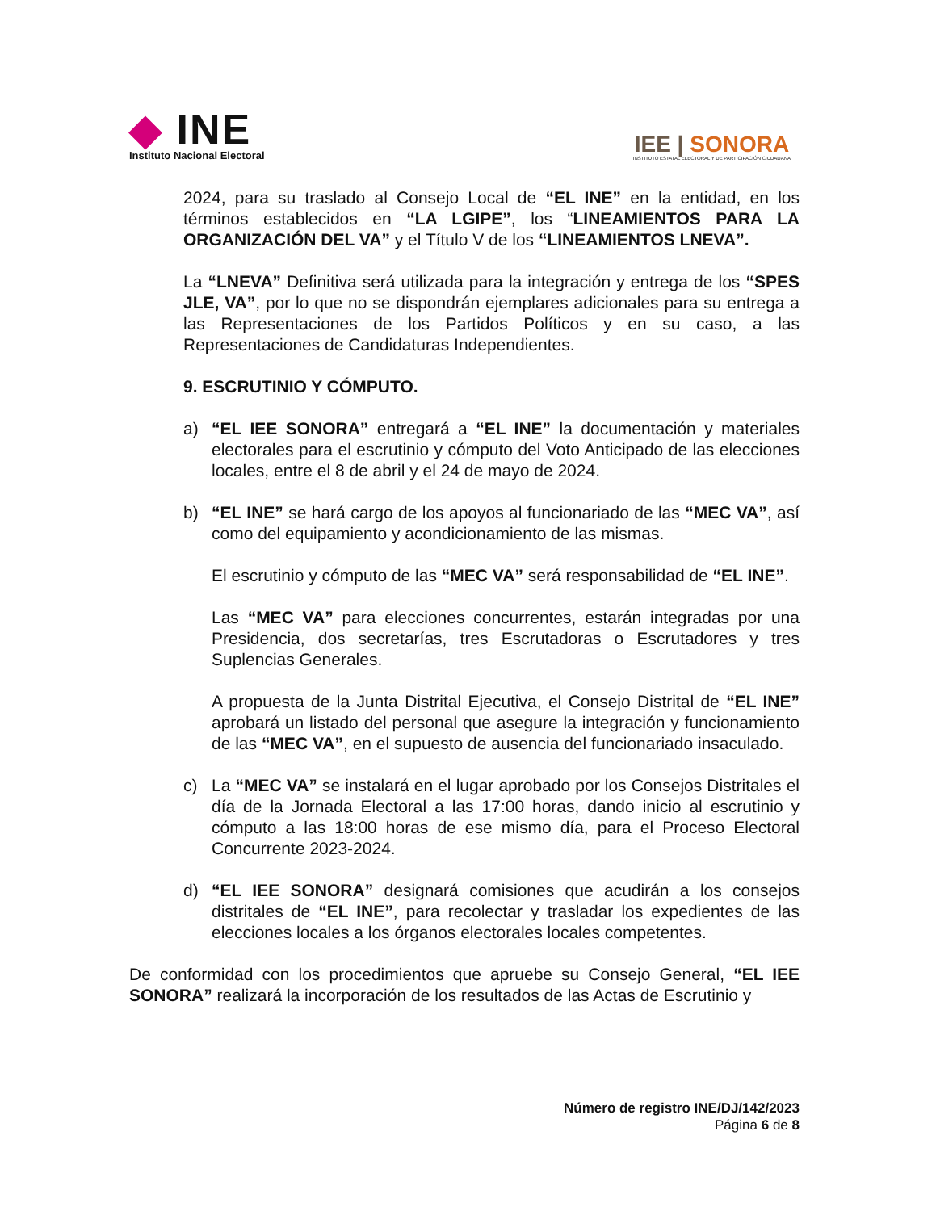◆ INE
Instituto Nacional Electoral
IEE | SONORA
INSTITUTO ESTATAL ELECTORAL Y DE PARTICIPACIÓN CIUDADANA
2024, para su traslado al Consejo Local de “EL INE” en la entidad, en los términos establecidos en “LA LGIPE”, los “LINEAMIENTOS PARA LA ORGANIZACIÓN DEL VA” y el Título V de los “LINEAMIENTOS LNEVA”.
La “LNEVA” Definitiva será utilizada para la integración y entrega de los “SPES JLE, VA”, por lo que no se dispondrán ejemplares adicionales para su entrega a las Representaciones de los Partidos Políticos y en su caso, a las Representaciones de Candidaturas Independientes.
9. ESCRUTINIO Y CÓMPUTO.
a) “EL IEE SONORA” entregará a “EL INE” la documentación y materiales electorales para el escrutinio y cómputo del Voto Anticipado de las elecciones locales, entre el 8 de abril y el 24 de mayo de 2024.
b) “EL INE” se hará cargo de los apoyos al funcionariado de las “MEC VA”, así como del equipamiento y acondicionamiento de las mismas.
El escrutinio y cómputo de las “MEC VA” será responsabilidad de “EL INE”.
Las “MEC VA” para elecciones concurrentes, estarán integradas por una Presidencia, dos secretarías, tres Escrutadoras o Escrutadores y tres Suplencias Generales.
A propuesta de la Junta Distrital Ejecutiva, el Consejo Distrital de “EL INE” aprobará un listado del personal que asegure la integración y funcionamiento de las “MEC VA”, en el supuesto de ausencia del funcionariado insaculado.
c) La “MEC VA” se instalará en el lugar aprobado por los Consejos Distritales el día de la Jornada Electoral a las 17:00 horas, dando inicio al escrutinio y cómputo a las 18:00 horas de ese mismo día, para el Proceso Electoral Concurrente 2023-2024.
d) “EL IEE SONORA” designará comisiones que acudirán a los consejos distritales de “EL INE”, para recolectar y trasladar los expedientes de las elecciones locales a los órganos electorales locales competentes.
De conformidad con los procedimientos que apruebe su Consejo General, “EL IEE SONORA” realizará la incorporación de los resultados de las Actas de Escrutinio y
Número de registro INE/DJ/142/2023
Página 6 de 8